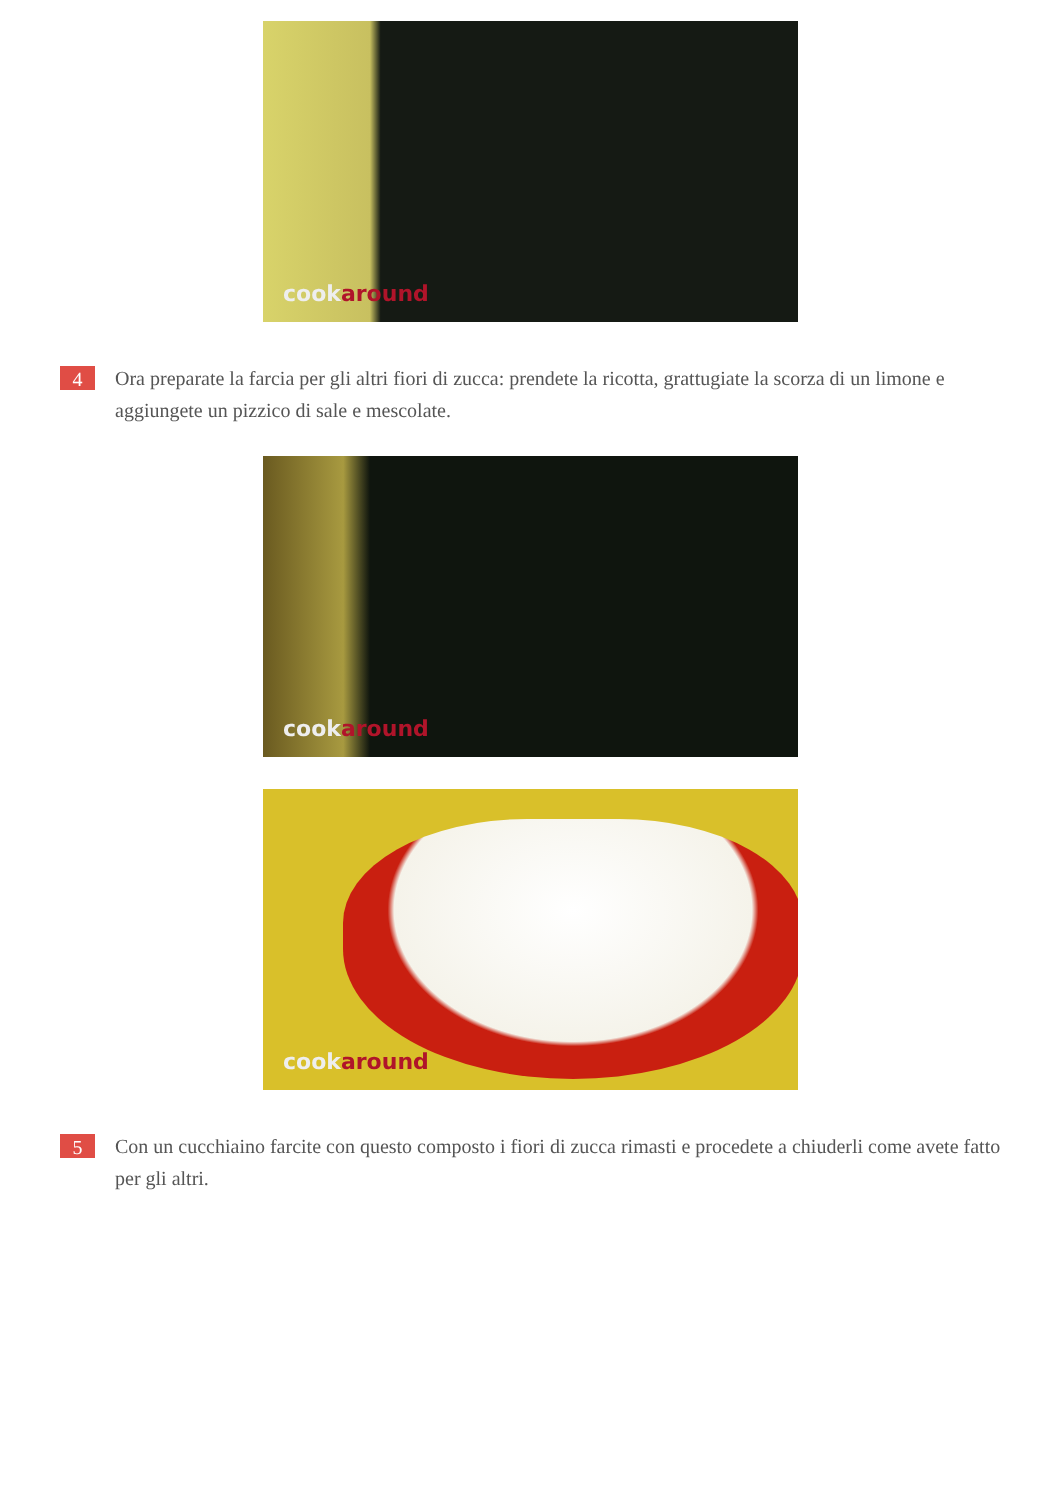cookaround
4
Ora preparate la farcia per gli altri fiori di zucca: prendete la ricotta, grattugiate la scorza di un limone e aggiungete un pizzico di sale e mescolate.
cookaround
cookaround
5
Con un cucchiaino farcite con questo composto i fiori di zucca rimasti e procedete a chiuderli come avete fatto per gli altri.